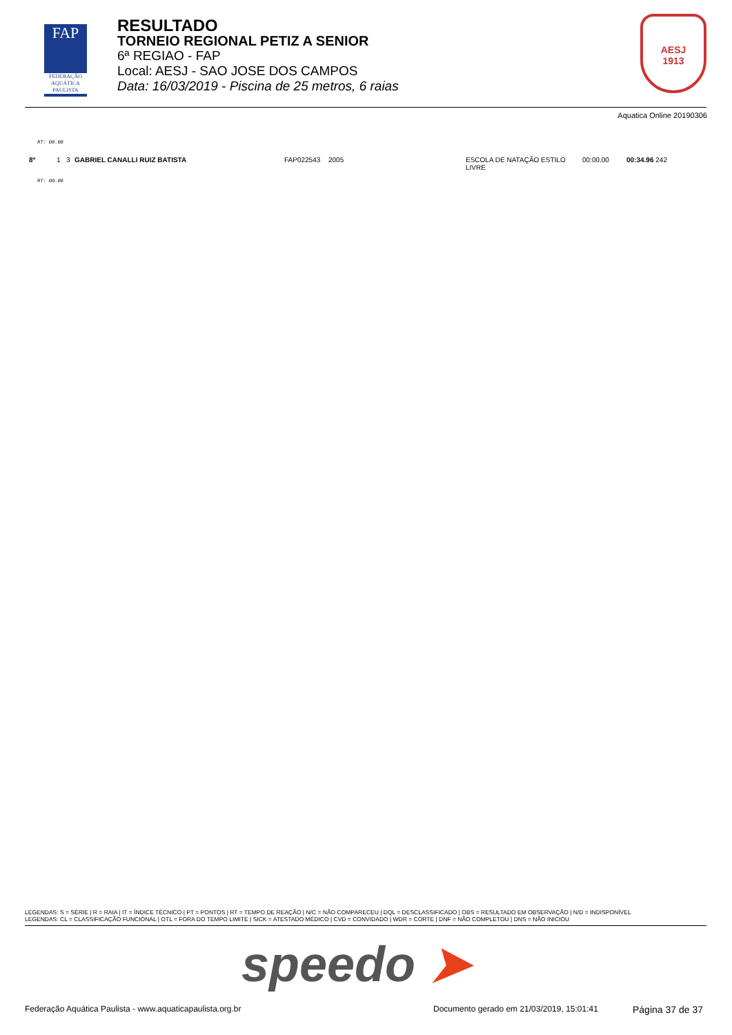FAP
FEDERAÇÃO AQUÁTICA PAULISTA
RESULTADO
TORNEIO REGIONAL PETIZ A SENIOR
6ª REGIAO - FAP
Local: AESJ - SAO JOSE DOS CAMPOS
Data: 16/03/2019 - Piscina de 25 metros, 6 raias
AESJ
1913
Aquatica Online 20190306
RT: 00.00
| 8º | 1 | 3 | GABRIEL CANALLI RUIZ BATISTA | FAP022543 | 2005 | ESCOLA DE NATAÇÃO ESTILO LIVRE | 00:00.00 | 00:34.96 242 |
RT: 00.00
LEGENDAS: S = SÉRIE | R = RAIA | IT = ÍNDICE TÉCNICO | PT = PONTOS | RT = TEMPO DE REAÇÃO | N/C = NÃO COMPARECEU | DQL = DESCLASSIFICADO | OBS = RESULTADO EM OBSERVAÇÃO | N/D = INDISPONÍVEL
LEGENDAS: CL = CLASSIFICAÇÃO FUNCIONAL | OTL = FORA DO TEMPO LIMITE | SICK = ATESTADO MÉDICO | CVD = CONVIDADO | WDR = CORTE | DNF = NÃO COMPLETOU | DNS = NÃO INICIOU
speedo ➤
Federação Aquática Paulista - www.aquaticapaulista.org.br
Documento gerado em 21/03/2019, 15:01:41
Página 37 de 37